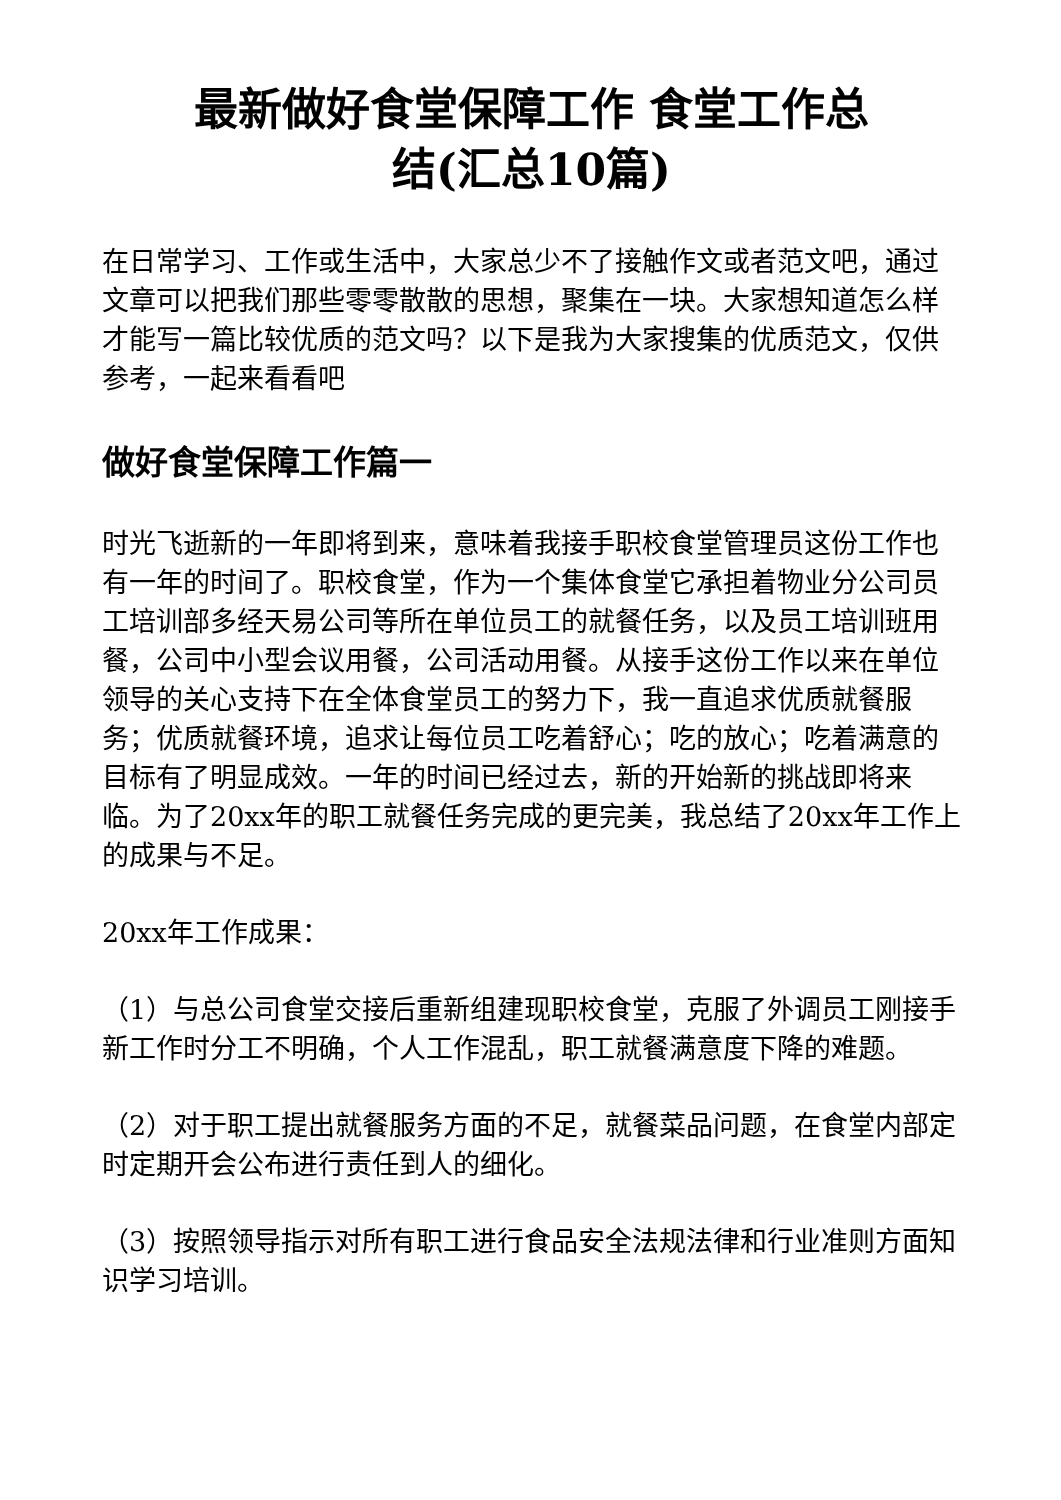最新做好食堂保障工作 食堂工作总
结(汇总10篇)
在日常学习、工作或生活中，大家总少不了接触作文或者范文吧，通过文章可以把我们那些零零散散的思想，聚集在一块。大家想知道怎么样才能写一篇比较优质的范文吗？以下是我为大家搜集的优质范文，仅供参考，一起来看看吧
做好食堂保障工作篇一
时光飞逝新的一年即将到来，意味着我接手职校食堂管理员这份工作也有一年的时间了。职校食堂，作为一个集体食堂它承担着物业分公司员工培训部多经天易公司等所在单位员工的就餐任务，以及员工培训班用餐，公司中小型会议用餐，公司活动用餐。从接手这份工作以来在单位领导的关心支持下在全体食堂员工的努力下，我一直追求优质就餐服务；优质就餐环境，追求让每位员工吃着舒心；吃的放心；吃着满意的目标有了明显成效。一年的时间已经过去，新的开始新的挑战即将来临。为了20xx年的职工就餐任务完成的更完美，我总结了20xx年工作上的成果与不足。
20xx年工作成果：
（1）与总公司食堂交接后重新组建现职校食堂，克服了外调员工刚接手新工作时分工不明确，个人工作混乱，职工就餐满意度下降的难题。
（2）对于职工提出就餐服务方面的不足，就餐菜品问题，在食堂内部定时定期开会公布进行责任到人的细化。
（3）按照领导指示对所有职工进行食品安全法规法律和行业准则方面知识学习培训。